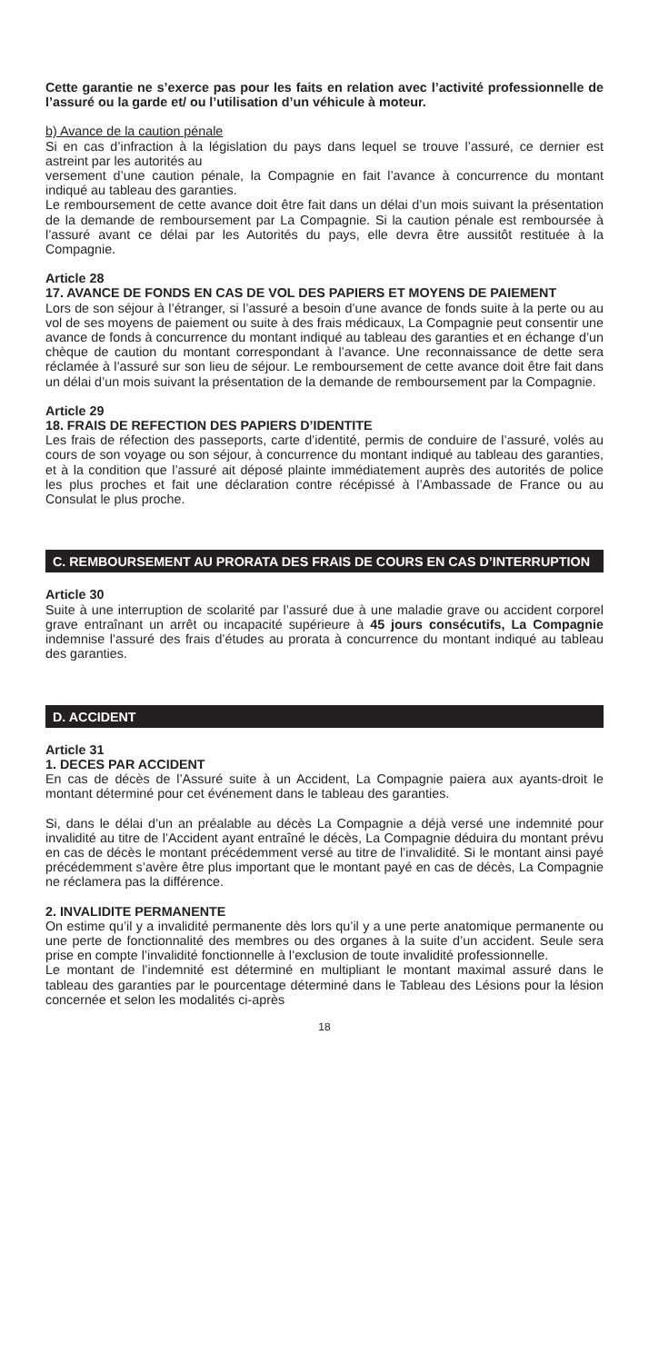Cette garantie ne s’exerce pas pour les faits en relation avec l’activité professionnelle de l’assuré ou la garde et/ ou l’utilisation d’un véhicule à moteur.
b) Avance de la caution pénale
Si en cas d’infraction à la législation du pays dans lequel se trouve l’assuré, ce dernier est astreint par les autorités au
versement d’une caution pénale, la Compagnie en fait l’avance à concurrence du montant indiqué au tableau des garanties.
Le remboursement de cette avance doit être fait dans un délai d’un mois suivant la présentation de la demande de remboursement par La Compagnie. Si la caution pénale est remboursée à l’assuré avant ce délai par les Autorités du pays, elle devra être aussitôt restituée à la Compagnie.
Article 28
17. AVANCE DE FONDS EN CAS DE VOL DES PAPIERS ET MOYENS DE PAIEMENT
Lors de son séjour à l’étranger, si l’assuré a besoin d’une avance de fonds suite à la perte ou au vol de ses moyens de paiement ou suite à des frais médicaux, La Compagnie peut consentir une avance de fonds à concurrence du montant indiqué au tableau des garanties et en échange d’un chèque de caution du montant correspondant à l’avance. Une reconnaissance de dette sera réclamée à l’assuré sur son lieu de séjour. Le remboursement de cette avance doit être fait dans un délai d’un mois suivant la présentation de la demande de remboursement par la Compagnie.
Article 29
18. FRAIS DE REFECTION DES PAPIERS D’IDENTITE
Les frais de réfection des passeports, carte d’identité, permis de conduire de l’assuré, volés au cours de son voyage ou son séjour, à concurrence du montant indiqué au tableau des garanties, et à la condition que l’assuré ait déposé plainte immédiatement auprès des autorités de police les plus proches et fait une déclaration contre récépissé à l’Ambassade de France ou au Consulat le plus proche.
C. REMBOURSEMENT AU PRORATA DES FRAIS DE COURS EN CAS D’INTERRUPTION
Article 30
Suite à une interruption de scolarité par l’assuré due à une maladie grave ou accident corporel grave entraînant un arrêt ou incapacité supérieure à 45 jours consécutifs, La Compagnie indemnise l’assuré des frais d’études au prorata à concurrence du montant indiqué au tableau des garanties.
D. ACCIDENT
Article 31
1. DECES PAR ACCIDENT
En cas de décès de l’Assuré suite à un Accident, La Compagnie paiera aux ayants-droit le montant déterminé pour cet événement dans le tableau des garanties.
Si, dans le délai d’un an préalable au décès La Compagnie a déjà versé une indemnité pour invalidité au titre de l’Accident ayant entraîné le décès, La Compagnie déduira du montant prévu en cas de décès le montant précédemment versé au titre de l’invalidité. Si le montant ainsi payé précédemment s’avère être plus important que le montant payé en cas de décès, La Compagnie ne réclamera pas la différence.
2. INVALIDITE PERMANENTE
On estime qu’il y a invalidité permanente dès lors qu’il y a une perte anatomique permanente ou une perte de fonctionnalité des membres ou des organes à la suite d’un accident. Seule sera prise en compte l’invalidité fonctionnelle à l’exclusion de toute invalidité professionnelle.
Le montant de l’indemnité est déterminé en multipliant le montant maximal assuré dans le tableau des garanties par le pourcentage déterminé dans le Tableau des Lésions pour la lésion concernée et selon les modalités ci-après
18